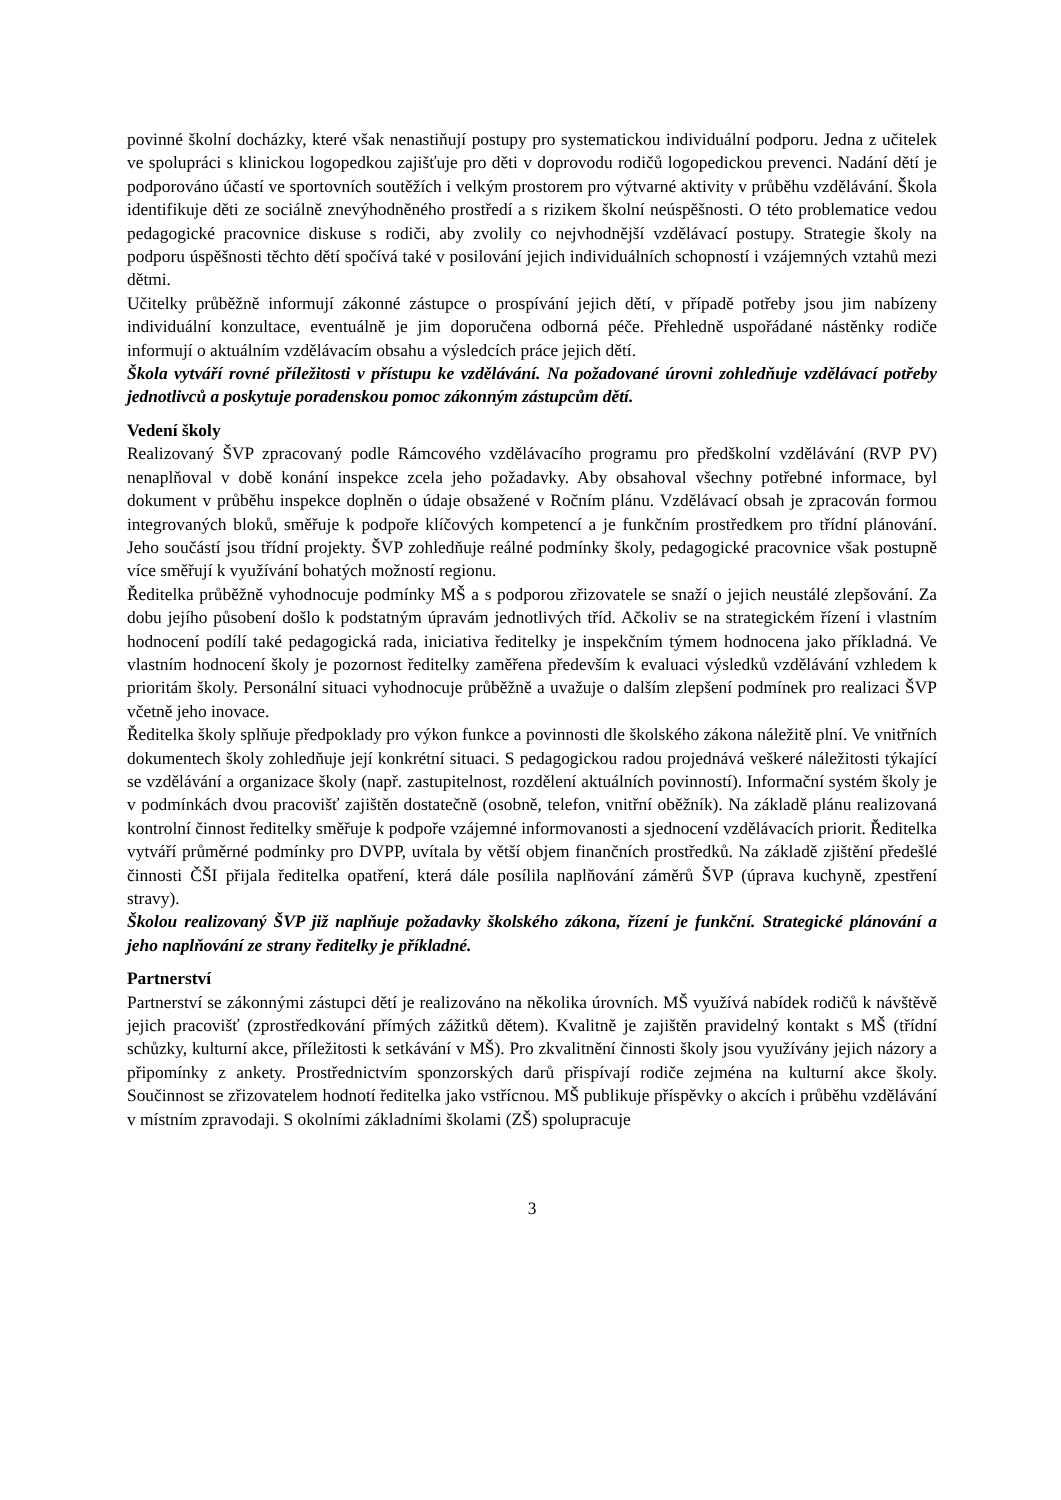povinné školní docházky, které však nenastiňují postupy pro systematickou individuální podporu. Jedna z učitelek ve spolupráci s klinickou logopedkou zajišťuje pro děti v doprovodu rodičů logopedickou prevenci. Nadání dětí je podporováno účastí ve sportovních soutěžích i velkým prostorem pro výtvarné aktivity v průběhu vzdělávání. Škola identifikuje děti ze sociálně znevýhodněného prostředí a s rizikem školní neúspěšnosti. O této problematice vedou pedagogické pracovnice diskuse s rodiči, aby zvolily co nejvhodnější vzdělávací postupy. Strategie školy na podporu úspěšnosti těchto dětí spočívá také v posilování jejich individuálních schopností i vzájemných vztahů mezi dětmi.
Učitelky průběžně informují zákonné zástupce o prospívání jejich dětí, v případě potřeby jsou jim nabízeny individuální konzultace, eventuálně je jim doporučena odborná péče. Přehledně uspořádané nástěnky rodiče informují o aktuálním vzdělávacím obsahu a výsledcích práce jejich dětí.
Škola vytváří rovné příležitosti v přístupu ke vzdělávání. Na požadované úrovni zohledňuje vzdělávací potřeby jednotlivců a poskytuje poradenskou pomoc zákonným zástupcům dětí.
Vedení školy
Realizovaný ŠVP zpracovaný podle Rámcového vzdělávacího programu pro předškolní vzdělávání (RVP PV) nenaplňoval v době konání inspekce zcela jeho požadavky. Aby obsahoval všechny potřebné informace, byl dokument v průběhu inspekce doplněn o údaje obsažené v Ročním plánu. Vzdělávací obsah je zpracován formou integrovaných bloků, směřuje k podpoře klíčových kompetencí a je funkčním prostředkem pro třídní plánování. Jeho součástí jsou třídní projekty. ŠVP zohledňuje reálné podmínky školy, pedagogické pracovnice však postupně více směřují k využívání bohatých možností regionu.
Ředitelka průběžně vyhodnocuje podmínky MŠ a s podporou zřizovatele se snaží o jejich neustálé zlepšování. Za dobu jejího působení došlo k podstatným úpravám jednotlivých tříd. Ačkoliv se na strategickém řízení i vlastním hodnocení podílí také pedagogická rada, iniciativa ředitelky je inspekčním týmem hodnocena jako příkladná. Ve vlastním hodnocení školy je pozornost ředitelky zaměřena především k evaluaci výsledků vzdělávání vzhledem k prioritám školy. Personální situaci vyhodnocuje průběžně a uvažuje o dalším zlepšení podmínek pro realizaci ŠVP včetně jeho inovace.
Ředitelka školy splňuje předpoklady pro výkon funkce a povinnosti dle školského zákona náležitě plní. Ve vnitřních dokumentech školy zohledňuje její konkrétní situaci. S pedagogickou radou projednává veškeré náležitosti týkající se vzdělávání a organizace školy (např. zastupitelnost, rozdělení aktuálních povinností). Informační systém školy je v podmínkách dvou pracovišť zajištěn dostatečně (osobně, telefon, vnitřní oběžník). Na základě plánu realizovaná kontrolní činnost ředitelky směřuje k podpoře vzájemné informovanosti a sjednocení vzdělávacích priorit. Ředitelka vytváří průměrné podmínky pro DVPP, uvítala by větší objem finančních prostředků. Na základě zjištění předešlé činnosti ČŠI přijala ředitelka opatření, která dále posílila naplňování záměrů ŠVP (úprava kuchyně, zpestření stravy).
Školou realizovaný ŠVP již naplňuje požadavky školského zákona, řízení je funkční. Strategické plánování a jeho naplňování ze strany ředitelky je příkladné.
Partnerství
Partnerství se zákonnými zástupci dětí je realizováno na několika úrovních. MŠ využívá nabídek rodičů k návštěvě jejich pracovišť (zprostředkování přímých zážitků dětem). Kvalitně je zajištěn pravidelný kontakt s MŠ (třídní schůzky, kulturní akce, příležitosti k setkávání v MŠ). Pro zkvalitnění činnosti školy jsou využívány jejich názory a připomínky z ankety. Prostřednictvím sponzorských darů přispívají rodiče zejména na kulturní akce školy. Součinnost se zřizovatelem hodnotí ředitelka jako vstřícnou. MŠ publikuje příspěvky o akcích i průběhu vzdělávání v místním zpravodaji. S okolními základními školami (ZŠ) spolupracuje
3